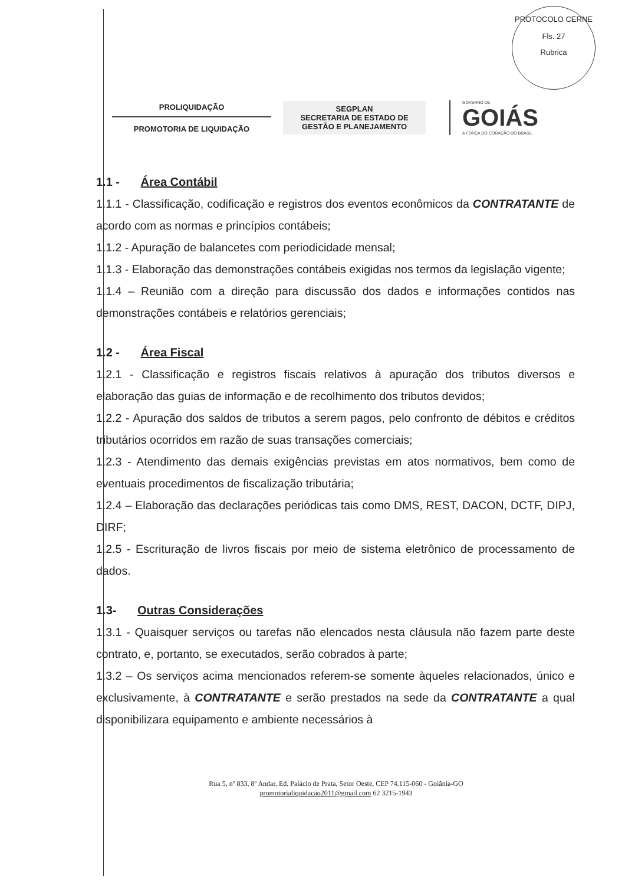PROTOCOLO CERNE
Fls. 27
Rubrica
PROLIQUIDAÇÃO
PROMOTORIA DE LIQUIDAÇÃO
SEGPLAN
SECRETARIA DE ESTADO DE
GESTÃO E PLANEJAMENTO
GOVERNO DE
GOIÁS
A FORÇA DO CORAÇÃO DO BRASIL
1.1 - Área Contábil
1.1.1 - Classificação, codificação e registros dos eventos econômicos da CONTRATANTE de acordo com as normas e princípios contábeis;
1.1.2 - Apuração de balancetes com periodicidade mensal;
1.1.3 - Elaboração das demonstrações contábeis exigidas nos termos da legislação vigente;
1.1.4 – Reunião com a direção para discussão dos dados e informações contidos nas demonstrações contábeis e relatórios gerenciais;
1.2 - Área Fiscal
1.2.1 - Classificação e registros fiscais relativos à apuração dos tributos diversos e elaboração das guias de informação e de recolhimento dos tributos devidos;
1.2.2 - Apuração dos saldos de tributos a serem pagos, pelo confronto de débitos e créditos tributários ocorridos em razão de suas transações comerciais;
1.2.3 - Atendimento das demais exigências previstas em atos normativos, bem como de eventuais procedimentos de fiscalização tributária;
1.2.4 – Elaboração das declarações periódicas tais como DMS, REST, DACON, DCTF, DIPJ, DIRF;
1.2.5 - Escrituração de livros fiscais por meio de sistema eletrônico de processamento de dados.
1.3- Outras Considerações
1.3.1 - Quaisquer serviços ou tarefas não elencados nesta cláusula não fazem parte deste contrato, e, portanto, se executados, serão cobrados à parte;
1.3.2 – Os serviços acima mencionados referem-se somente àqueles relacionados, único e exclusivamente, à CONTRATANTE e serão prestados na sede da CONTRATANTE a qual disponibilizara equipamento e ambiente necessários à
Rua 5, nº 833, 8º Andar, Ed. Palácio de Prata, Setor Oeste, CEP 74.115-060 - Goiânia-GO
promotorialiquidacao2011@gmail.com 62 3215-1943